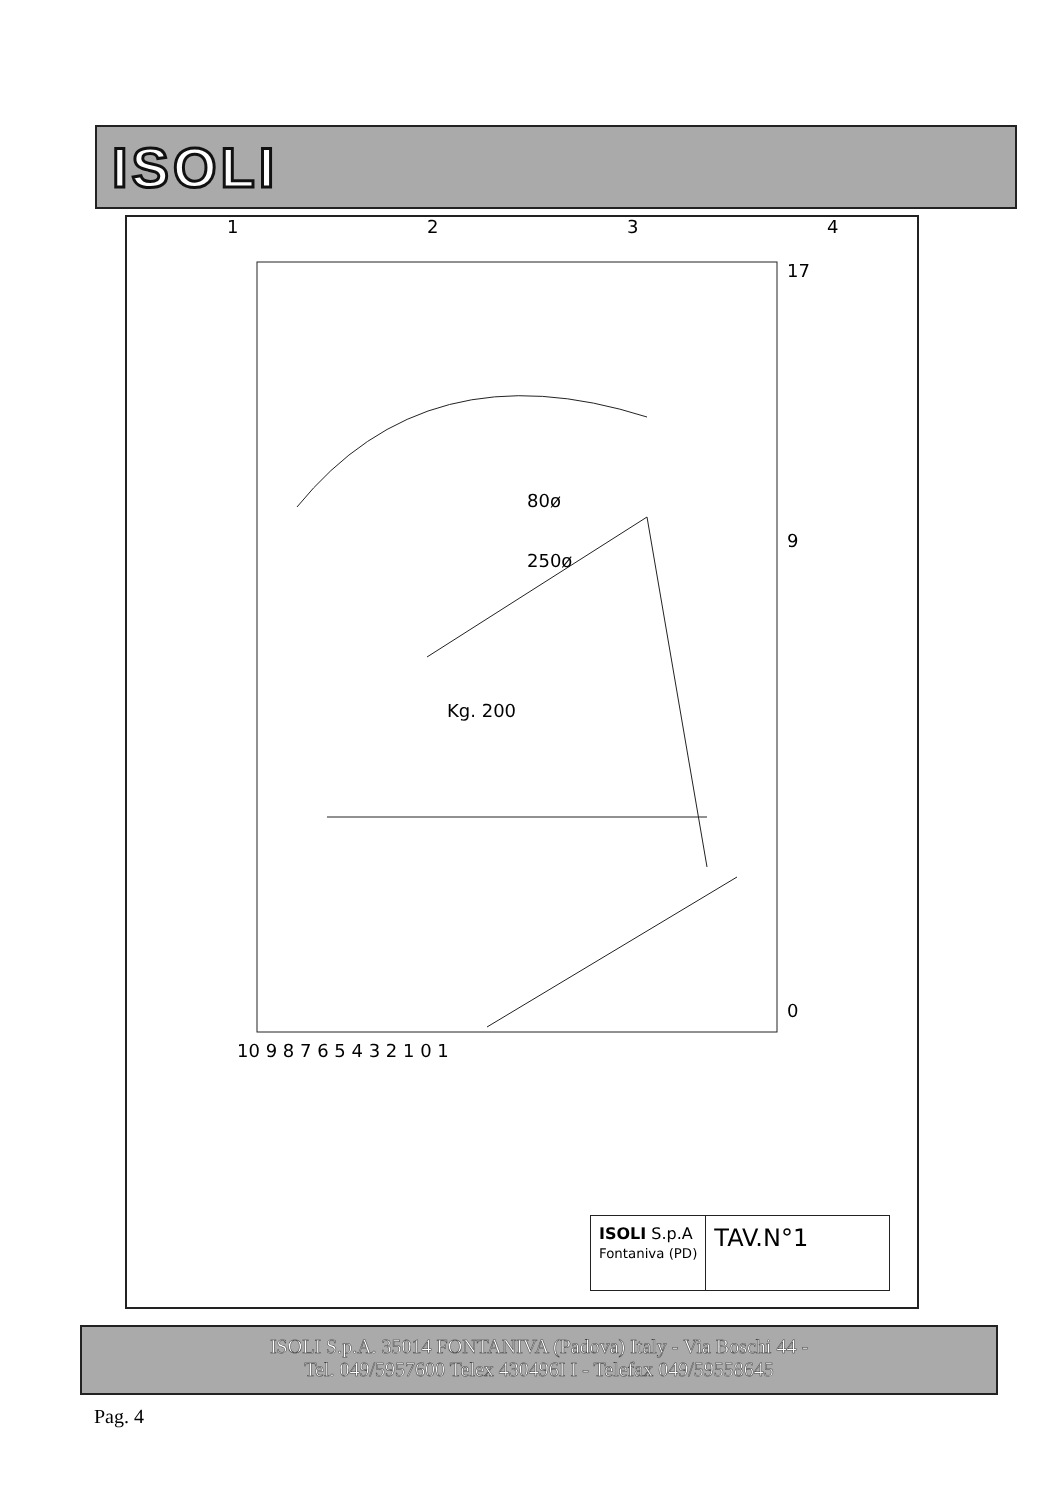ISOLI
1
2
3
4
17
9
0
10 9 8 7 6 5 4 3 2 1 0 1
80ø
250ø
Kg. 200
ISOLI S.p.A
Fontaniva (PD)
TAV.N°1
ISOLI S.p.A. 35014 FONTANIVA (Padova) Italy - Via Boschi 44 -
Tel. 049/5957600 Telex 430496I I - Telefax 049/59558645
Pag. 4